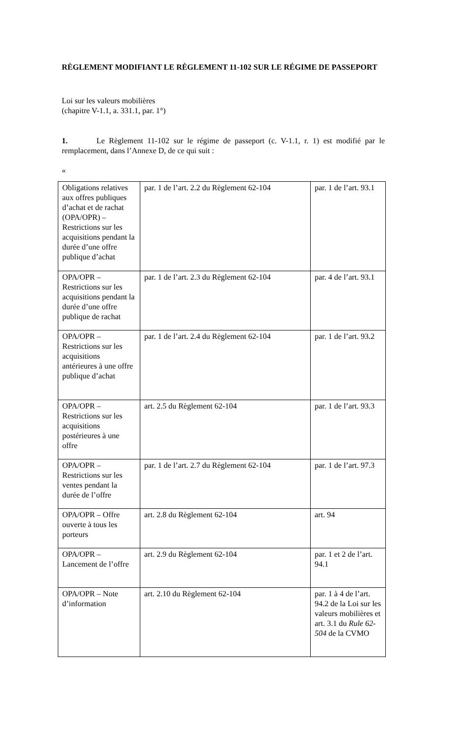RÈGLEMENT MODIFIANT LE RÈGLEMENT 11-102 SUR LE RÉGIME DE PASSEPORT
Loi sur les valeurs mobilières
(chapitre V-1.1, a. 331.1, par. 1°)
1. Le Règlement 11-102 sur le régime de passeport (c. V-1.1, r. 1) est modifié par le remplacement, dans l’Annexe D, de ce qui suit :
«
| Obligations relatives aux offres publiques d’achat et de rachat (OPA/OPR) – Restrictions sur les acquisitions pendant la durée d’une offre publique d’achat | par. 1 de l’art. 2.2 du Règlement 62-104 | par. 1 de l’art. 93.1 |
| OPA/OPR – Restrictions sur les acquisitions pendant la durée d’une offre publique de rachat | par. 1 de l’art. 2.3 du Règlement 62-104 | par. 4 de l’art. 93.1 |
| OPA/OPR – Restrictions sur les acquisitions antérieures à une offre publique d’achat | par. 1 de l’art. 2.4 du Règlement 62-104 | par. 1 de l’art. 93.2 |
| OPA/OPR – Restrictions sur les acquisitions postérieures à une offre | art. 2.5 du Règlement 62-104 | par. 1 de l’art. 93.3 |
| OPA/OPR – Restrictions sur les ventes pendant la durée de l’offre | par. 1 de l’art. 2.7 du Règlement 62-104 | par. 1 de l’art. 97.3 |
| OPA/OPR – Offre ouverte à tous les porteurs | art. 2.8 du Règlement 62-104 | art. 94 |
| OPA/OPR – Lancement de l’offre | art. 2.9 du Règlement 62-104 | par. 1 et 2 de l’art. 94.1 |
| OPA/OPR – Note d’information | art. 2.10 du Règlement 62-104 | par. 1 à 4 de l’art. 94.2 de la Loi sur les valeurs mobilières et art. 3.1 du Rule 62-504 de la CVMO |